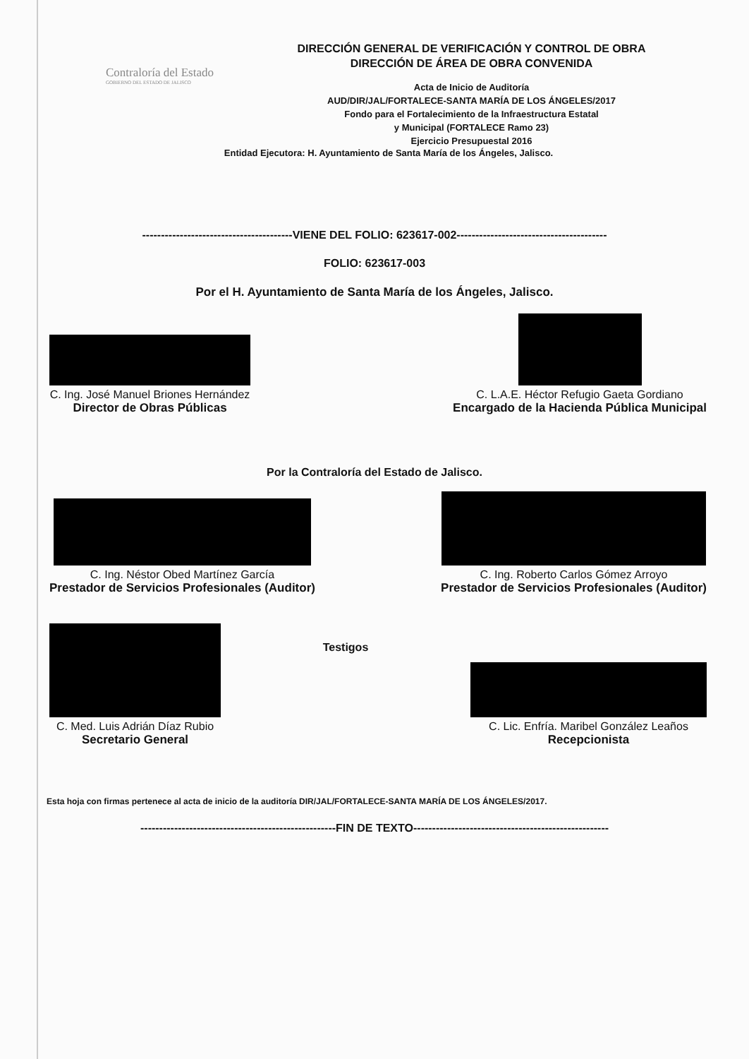Contraloría del Estado
GOBIERNO DEL ESTADO DE JALISCO
DIRECCIÓN GENERAL DE VERIFICACIÓN Y CONTROL DE OBRA
DIRECCIÓN DE ÁREA DE OBRA CONVENIDA
Acta de Inicio de Auditoría
AUD/DIR/JAL/FORTALECE-SANTA MARÍA DE LOS ÁNGELES/2017
Fondo para el Fortalecimiento de la Infraestructura Estatal
y Municipal (FORTALECE Ramo 23)
Ejercicio Presupuestal 2016
Entidad Ejecutora: H. Ayuntamiento de Santa María de los Ángeles, Jalisco.
----------------------------------------VIENE DEL FOLIO: 623617-002----------------------------------------
FOLIO: 623617-003
Por el H. Ayuntamiento de Santa María de los Ángeles, Jalisco.
C. Ing. José Manuel Briones Hernández
Director de Obras Públicas
C. L.A.E. Héctor Refugio Gaeta Gordiano
Encargado de la Hacienda Pública Municipal
Por la Contraloría del Estado de Jalisco.
C. Ing. Néstor Obed Martínez García
Prestador de Servicios Profesionales (Auditor)
C. Ing. Roberto Carlos Gómez Arroyo
Prestador de Servicios Profesionales (Auditor)
C. Med. Luis Adrián Díaz Rubio
Secretario General
Testigos
C. Lic. Enfría. Maribel González Leaños
Recepcionista
Esta hoja con firmas pertenece al acta de inicio de la auditoría DIR/JAL/FORTALECE-SANTA MARÍA DE LOS ÁNGELES/2017.
----------------------------------------------------FIN DE TEXTO----------------------------------------------------